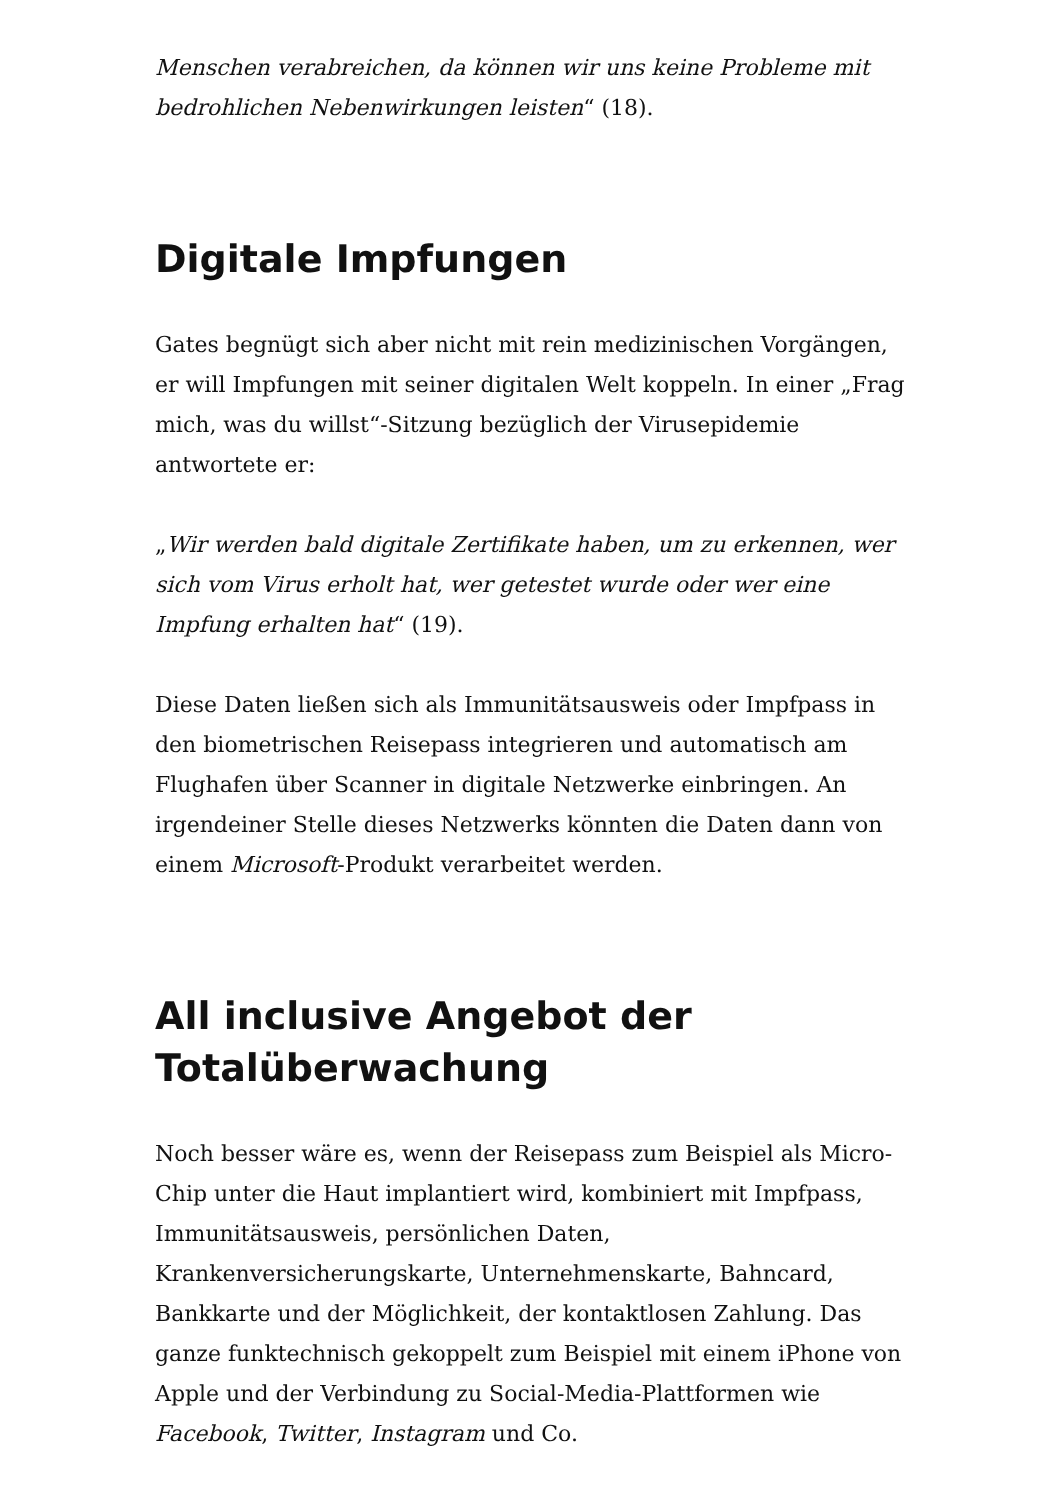Menschen verabreichen, da können wir uns keine Probleme mit bedrohlichen Nebenwirkungen leisten“ (18).
Digitale Impfungen
Gates begnügt sich aber nicht mit rein medizinischen Vorgängen, er will Impfungen mit seiner digitalen Welt koppeln. In einer „Frag mich, was du willst“-Sitzung bezüglich der Virusepidemie antwortete er:
„Wir werden bald digitale Zertifikate haben, um zu erkennen, wer sich vom Virus erholt hat, wer getestet wurde oder wer eine Impfung erhalten hat“ (19).
Diese Daten ließen sich als Immunitätsausweis oder Impfpass in den biometrischen Reisepass integrieren und automatisch am Flughafen über Scanner in digitale Netzwerke einbringen. An irgendeiner Stelle dieses Netzwerks könnten die Daten dann von einem Microsoft-Produkt verarbeitet werden.
All inclusive Angebot der Totalüberwachung
Noch besser wäre es, wenn der Reisepass zum Beispiel als Micro-Chip unter die Haut implantiert wird, kombiniert mit Impfpass, Immunitätsausweis, persönlichen Daten, Krankenversicherungskarte, Unternehmenskarte, Bahncard, Bankkarte und der Möglichkeit, der kontaktlosen Zahlung. Das ganze funktechnisch gekoppelt zum Beispiel mit einem iPhone von Apple und der Verbindung zu Social-Media-Plattformen wie Facebook, Twitter, Instagram und Co.